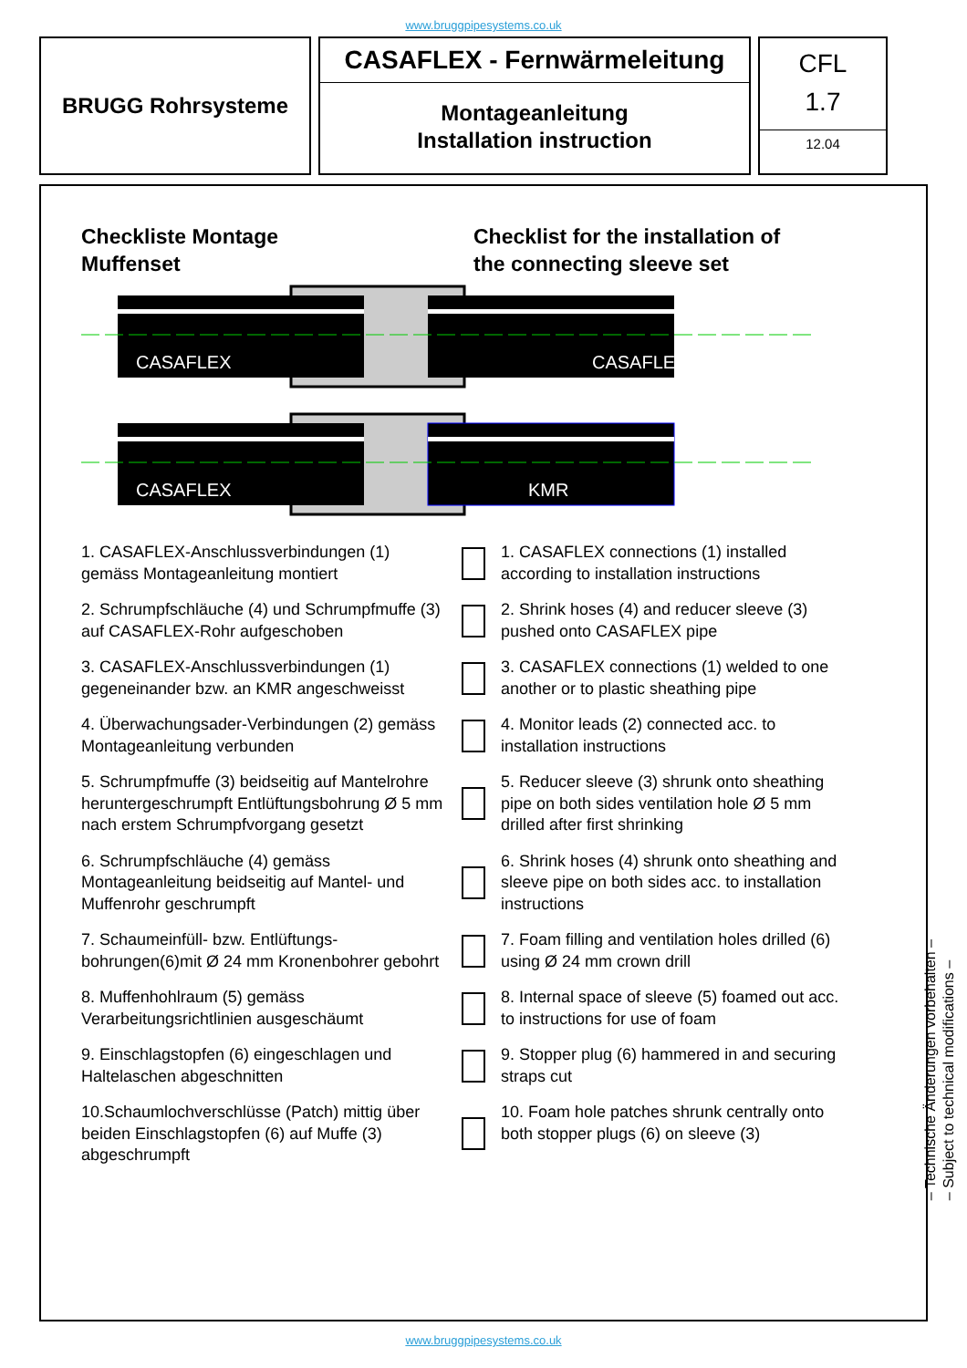www.bruggpipesystems.co.uk
BRUGG Rohrsysteme
CASAFLEX - Fernwärmeleitung
Montageanleitung
Installation instruction
CFL
1.7
12.04
Checkliste Montage
Muffenset
Checklist for the installation of
the connecting sleeve set
CASAFLEX
CASAFLEX
CASAFLEX
KMR
1. CASAFLEX-Anschlussverbindungen (1) gemäss Montageanleitung montiert
1. CASAFLEX connections (1) installed according to installation instructions
2. Schrumpfschläuche (4) und Schrumpfmuffe (3) auf CASAFLEX-Rohr aufgeschoben
2. Shrink hoses (4) and reducer sleeve (3) pushed onto CASAFLEX pipe
3. CASAFLEX-Anschlussverbindungen (1) gegeneinander bzw. an KMR angeschweisst
3. CASAFLEX connections (1) welded to one another or to plastic sheathing pipe
4. Überwachungsader-Verbindungen (2) gemäss Montageanleitung verbunden
4. Monitor leads (2) connected acc. to installation instructions
5. Schrumpfmuffe (3) beidseitig auf Mantelrohre heruntergeschrumpft Entlüftungsbohrung Ø 5 mm nach erstem Schrumpfvorgang gesetzt
5. Reducer sleeve (3) shrunk onto sheathing pipe on both sides ventilation hole Ø 5 mm drilled after first shrinking
6. Schrumpfschläuche (4) gemäss Montageanleitung beidseitig auf Mantel- und Muffenrohr geschrumpft
6. Shrink hoses (4) shrunk onto sheathing and sleeve pipe on both sides acc. to installation instructions
7. Schaumeinfüll- bzw. Entlüftungs-bohrungen(6)mit Ø 24 mm Kronenbohrer gebohrt
7. Foam filling and ventilation holes drilled (6) using Ø 24 mm crown drill
8. Muffenhohlraum (5) gemäss Verarbeitungsrichtlinien ausgeschäumt
8. Internal space of sleeve (5) foamed out acc. to instructions for use of foam
9. Einschlagstopfen (6) eingeschlagen und Haltelaschen abgeschnitten
9. Stopper plug (6) hammered in and securing straps cut
10.Schaumlochverschlüsse (Patch) mittig über beiden Einschlagstopfen (6) auf Muffe (3) abgeschrumpft
10. Foam hole patches shrunk centrally onto both stopper plugs (6) on sleeve (3)
– Technische Änderungen vorbehalten –
– Subject to technical modifications –
www.bruggpipesystems.co.uk